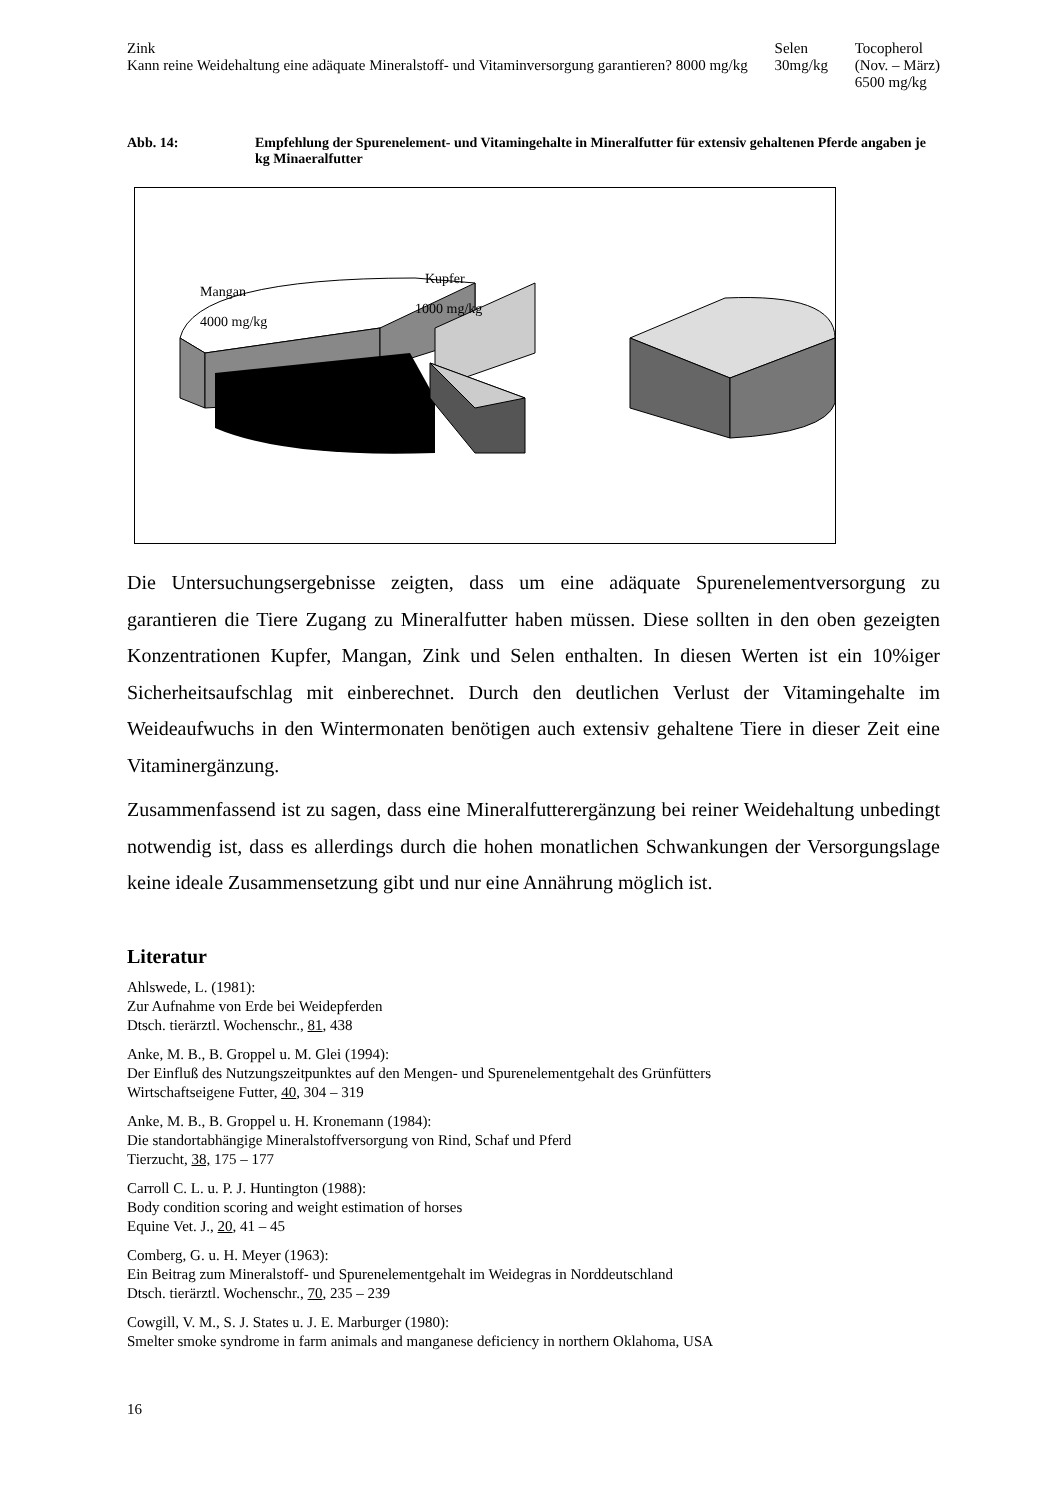Zink
Kann reine Weidehaltung eine adäquate Mineralstoff- und Vitaminversorgung garantieren? 8000 mg/kg
Selen
30mg/kg
Tocopherol
(Nov. – März)
6500 mg/kg
Abb. 14: Empfehlung der Spurenelement- und Vitamingehalte in Mineralfutter für extensiv gehaltenen Pferde angaben je kg Minaeralfutter
Mangan
4000 mg/kg
Kupfer
1000 mg/kg
Die Untersuchungsergebnisse zeigten, dass um eine adäquate Spurenelementversorgung zu garantieren die Tiere Zugang zu Mineralfutter haben müssen. Diese sollten in den oben gezeigten Konzentrationen Kupfer, Mangan, Zink und Selen enthalten. In diesen Werten ist ein 10%iger Sicherheitsaufschlag mit einberechnet. Durch den deutlichen Verlust der Vitamingehalte im Weideaufwuchs in den Wintermonaten benötigen auch extensiv gehaltene Tiere in dieser Zeit eine Vitaminergänzung.
Zusammenfassend ist zu sagen, dass eine Mineralfutterergänzung bei reiner Weidehaltung unbedingt notwendig ist, dass es allerdings durch die hohen monatlichen Schwankungen der Versorgungslage keine ideale Zusammensetzung gibt und nur eine Annährung möglich ist.
Literatur
Ahlswede, L. (1981):
Zur Aufnahme von Erde bei Weidepferden
Dtsch. tierärztl. Wochenschr., 81, 438
Anke, M. B., B. Groppel u. M. Glei (1994):
Der Einfluß des Nutzungszeitpunktes auf den Mengen- und Spurenelementgehalt des Grünfütters
Wirtschaftseigene Futter, 40, 304 – 319
Anke, M. B., B. Groppel u. H. Kronemann (1984):
Die standortabhängige Mineralstoffversorgung von Rind, Schaf und Pferd
Tierzucht, 38, 175 – 177
Carroll C. L. u. P. J. Huntington (1988):
Body condition scoring and weight estimation of horses
Equine Vet. J., 20, 41 – 45
Comberg, G. u. H. Meyer (1963):
Ein Beitrag zum Mineralstoff- und Spurenelementgehalt im Weidegras in Norddeutschland
Dtsch. tierärztl. Wochenschr., 70, 235 – 239
Cowgill, V. M., S. J. States u. J. E. Marburger (1980):
Smelter smoke syndrome in farm animals and manganese deficiency in northern Oklahoma, USA
16